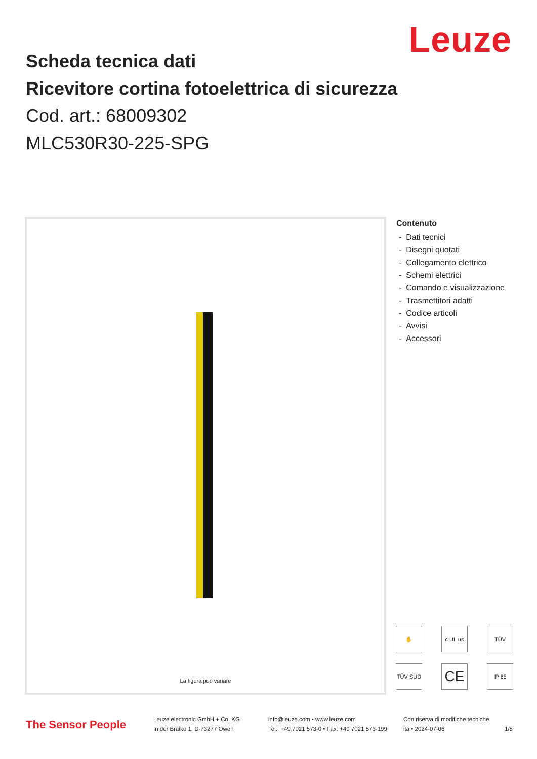Leuze
Scheda tecnica dati
Ricevitore cortina fotoelettrica di sicurezza
Cod. art.: 68009302
MLC530R30-225-SPG
La figura può variare
Contenuto
- Dati tecnici
- Disegni quotati
- Collegamento elettrico
- Schemi elettrici
- Comando e visualizzazione
- Trasmettitori adatti
- Codice articoli
- Avvisi
- Accessori
✋ c UL us TÜV TÜV SÜD CE IP 65
The Sensor People
Leuze electronic GmbH + Co. KG
In der Braike 1, D-73277 Owen
info@leuze.com • www.leuze.com
Tel.: +49 7021 573-0 • Fax: +49 7021 573-199
Con riserva di modifiche tecniche
ita • 2024-07-06
1/8